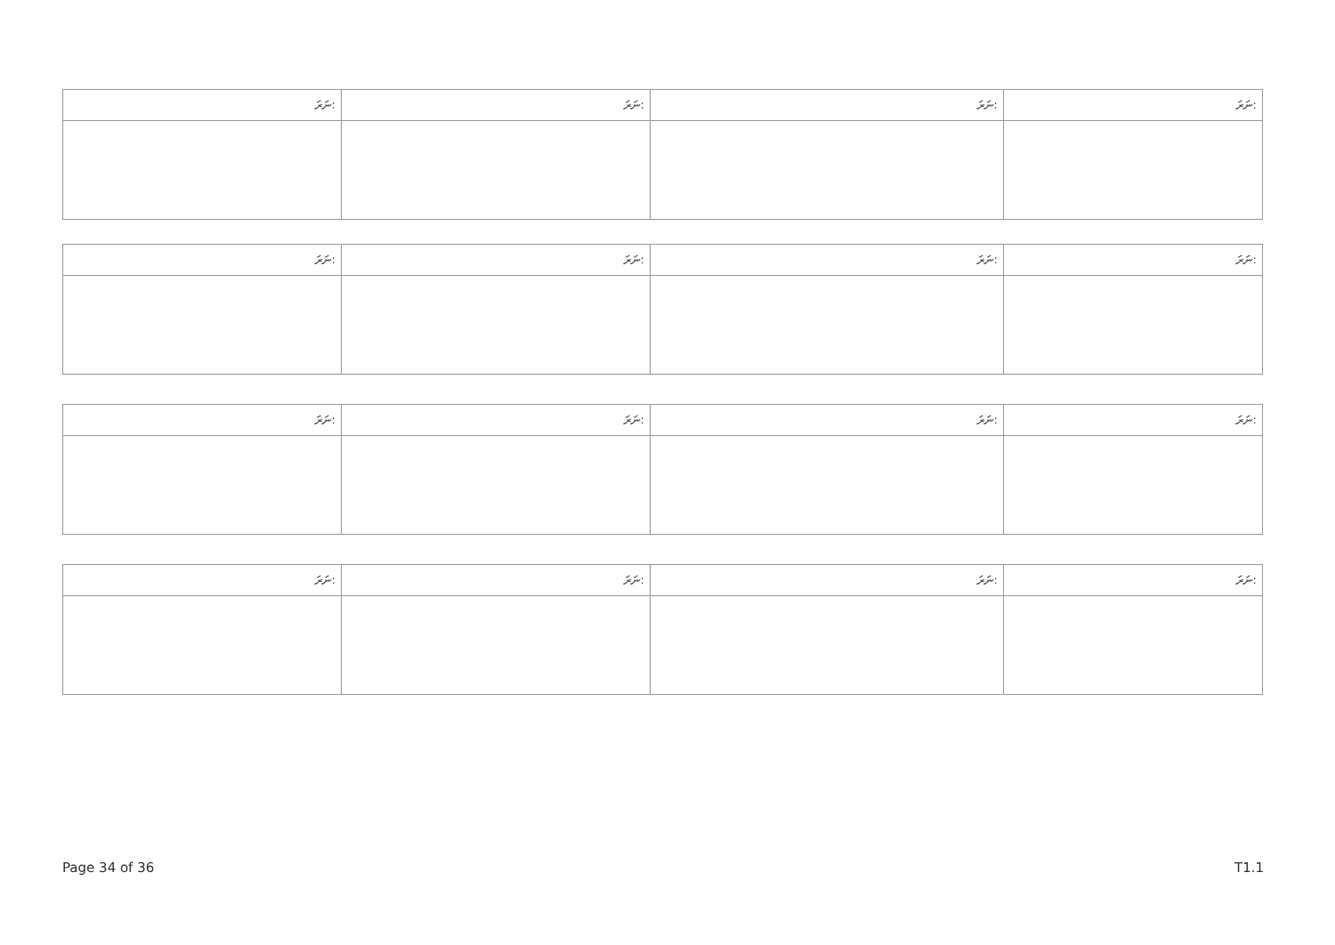| ނަރަ: | ނަރަ: | ނަރަ: | ނަރަ: |
| --- | --- | --- | --- |
| ނަރަ: | ނަރަ: | ނަރަ: | ނަރަ: |
| --- | --- | --- | --- |
| ނަރަ: | ނަރަ: | ނަރަ: | ނަރަ: |
| --- | --- | --- | --- |
| ނަރަ: | ނަރަ: | ނަރަ: | ނަރަ: |
| --- | --- | --- | --- |
Page 34 of 36 T1.1